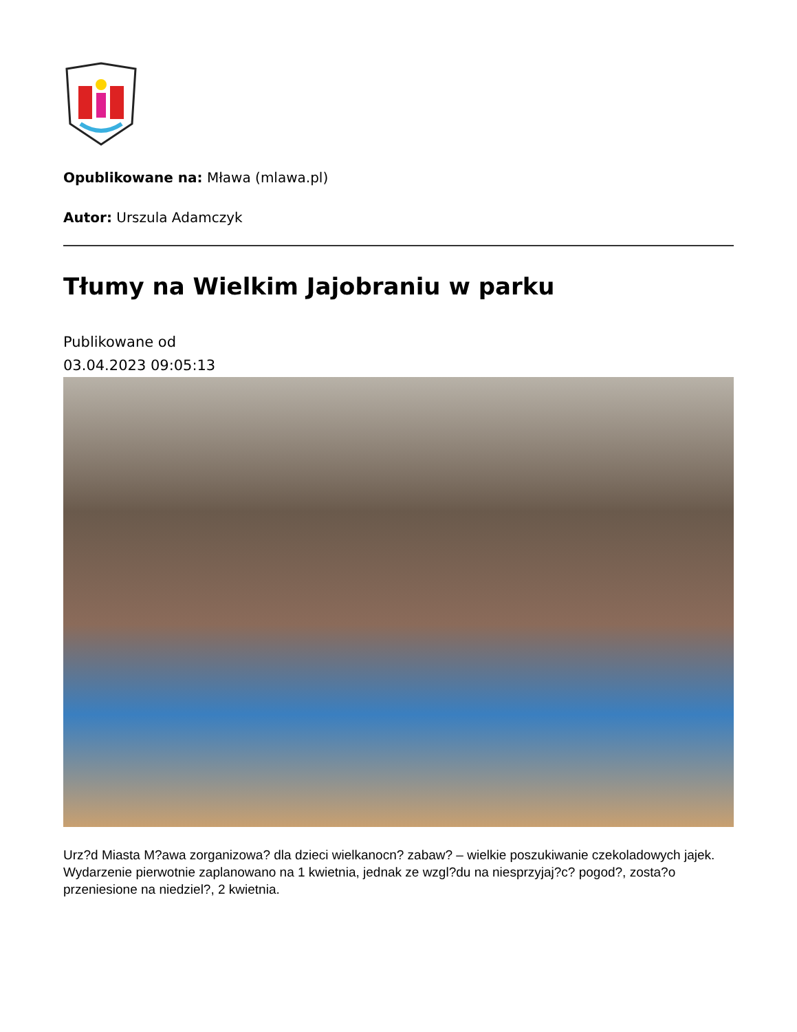Opublikowane na: Mława (mlawa.pl)
Autor: Urszula Adamczyk
Tłumy na Wielkim Jajobraniu w parku
Publikowane od
03.04.2023 09:05:13
Urz?d Miasta M?awa zorganizowa? dla dzieci wielkanocn? zabaw? – wielkie poszukiwanie czekoladowych jajek. Wydarzenie pierwotnie zaplanowano na 1 kwietnia, jednak ze wzgl?du na niesprzyjaj?c? pogod?, zosta?o przeniesione na niedziel?, 2 kwietnia.